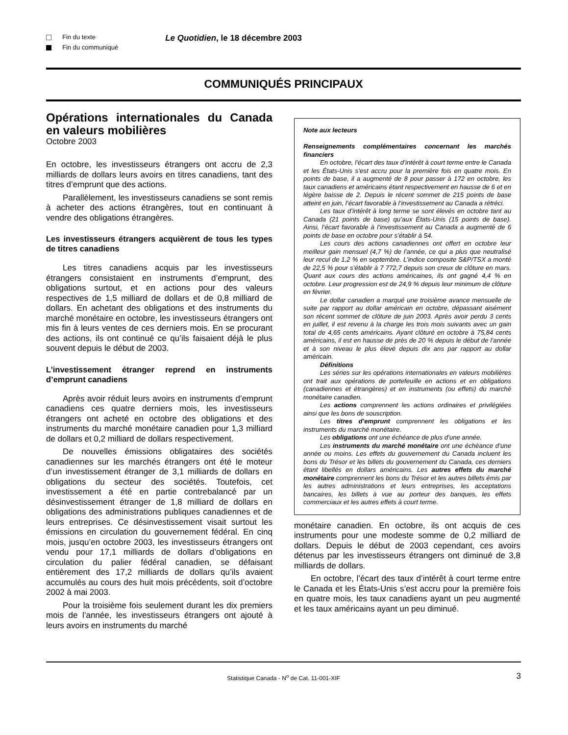Fin du texte
Fin du communiqué
Le Quotidien, le 18 décembre 2003
COMMUNIQUÉS PRINCIPAUX
Opérations internationales du Canada en valeurs mobilières
Octobre 2003
En octobre, les investisseurs étrangers ont accru de 2,3 milliards de dollars leurs avoirs en titres canadiens, tant des titres d’emprunt que des actions.
Parallèlement, les investisseurs canadiens se sont remis à acheter des actions étrangères, tout en continuant à vendre des obligations étrangères.
Les investisseurs étrangers acquièrent de tous les types de titres canadiens
Les titres canadiens acquis par les investisseurs étrangers consistaient en instruments d’emprunt, des obligations surtout, et en actions pour des valeurs respectives de 1,5 milliard de dollars et de 0,8 milliard de dollars. En achetant des obligations et des instruments du marché monétaire en octobre, les investisseurs étrangers ont mis fin à leurs ventes de ces derniers mois. En se procurant des actions, ils ont continué ce qu’ils faisaient déjà le plus souvent depuis le début de 2003.
L’investissement étranger reprend en instruments d’emprunt canadiens
Après avoir réduit leurs avoirs en instruments d’emprunt canadiens ces quatre derniers mois, les investisseurs étrangers ont acheté en octobre des obligations et des instruments du marché monétaire canadien pour 1,3 milliard de dollars et 0,2 milliard de dollars respectivement.
De nouvelles émissions obligataires des sociétés canadiennes sur les marchés étrangers ont été le moteur d’un investissement étranger de 3,1 milliards de dollars en obligations du secteur des sociétés. Toutefois, cet investissement a été en partie contrebalancé par un désinvestissement étranger de 1,8 milliard de dollars en obligations des administrations publiques canadiennes et de leurs entreprises. Ce désinvestissement visait surtout les émissions en circulation du gouvernement fédéral. En cinq mois, jusqu’en octobre 2003, les investisseurs étrangers ont vendu pour 17,1 milliards de dollars d’obligations en circulation du palier fédéral canadien, se défaisant entièrement des 17,2 milliards de dollars qu’ils avaient accumulés au cours des huit mois précédents, soit d’octobre 2002 à mai 2003.
Pour la troisième fois seulement durant les dix premiers mois de l’année, les investisseurs étrangers ont ajouté à leurs avoirs en instruments du marché
Note aux lecteurs
Renseignements complémentaires concernant les marchés financiers
En octobre, l’écart des taux d’intérêt à court terme entre le Canada et les États-Unis s’est accru pour la première fois en quatre mois. En points de base, il a augmenté de 8 pour passer à 172 en octobre, les taux canadiens et américains étant respectivement en hausse de 6 et en légère baisse de 2. Depuis le récent sommet de 215 points de base atteint en juin, l’écart favorable à l’investissement au Canada a rétréci.
Les taux d’intérêt à long terme se sont élevés en octobre tant au Canada (21 points de base) qu’aux États-Unis (15 points de base). Ainsi, l’écart favorable à l’investissement au Canada a augmenté de 6 points de base en octobre pour s’établir à 54.
Les cours des actions canadiennes ont offert en octobre leur meilleur gain mensuel (4,7 %) de l’année, ce qui a plus que neutralisé leur recul de 1,2 % en septembre. L’indice composite S&P/TSX a monté de 22,5 % pour s’établir à 7 772,7 depuis son creux de clôture en mars. Quant aux cours des actions américaines, ils ont gagné 4,4 % en octobre. Leur progression est de 24,9 % depuis leur minimum de clôture en février.
Le dollar canadien a marqué une troisième avance mensuelle de suite par rapport au dollar américain en octobre, dépassant aisément son récent sommet de clôture de juin 2003. Après avoir perdu 3 cents en juillet, il est revenu à la charge les trois mois suivants avec un gain total de 4,65 cents américains. Ayant clôturé en octobre à 75,84 cents américains, il est en hausse de près de 20 % depuis le début de l’année et à son niveau le plus élevé depuis dix ans par rapport au dollar américain.
Définitions
Les séries sur les opérations internationales en valeurs mobilières ont trait aux opérations de portefeuille en actions et en obligations (canadiennes et étrangères) et en instruments (ou effets) du marché monétaire canadien.
Les actions comprennent les actions ordinaires et privilégiées ainsi que les bons de souscription.
Les titres d’emprunt comprennent les obligations et les instruments du marché monétaire.
Les obligations ont une échéance de plus d’une année.
Les instruments du marché monétaire ont une échéance d’une année ou moins. Les effets du gouvernement du Canada incluent les bons du Trésor et les billets du gouvernement du Canada, ces derniers étant libellés en dollars américains. Les autres effets du marché monétaire comprennent les bons du Trésor et les autres billets émis par les autres administrations et leurs entreprises, les acceptations bancaires, les billets à vue au porteur des banques, les effets commerciaux et les autres effets à court terme.
monétaire canadien. En octobre, ils ont acquis de ces instruments pour une modeste somme de 0,2 milliard de dollars. Depuis le début de 2003 cependant, ces avoirs détenus par les investisseurs étrangers ont diminué de 3,8 milliards de dollars.
En octobre, l’écart des taux d’intérêt à court terme entre le Canada et les États-Unis s’est accru pour la première fois en quatre mois, les taux canadiens ayant un peu augmenté et les taux américains ayant un peu diminué.
Statistique Canada - N<sup>o</sup> de Cat. 11-001-XIF 3